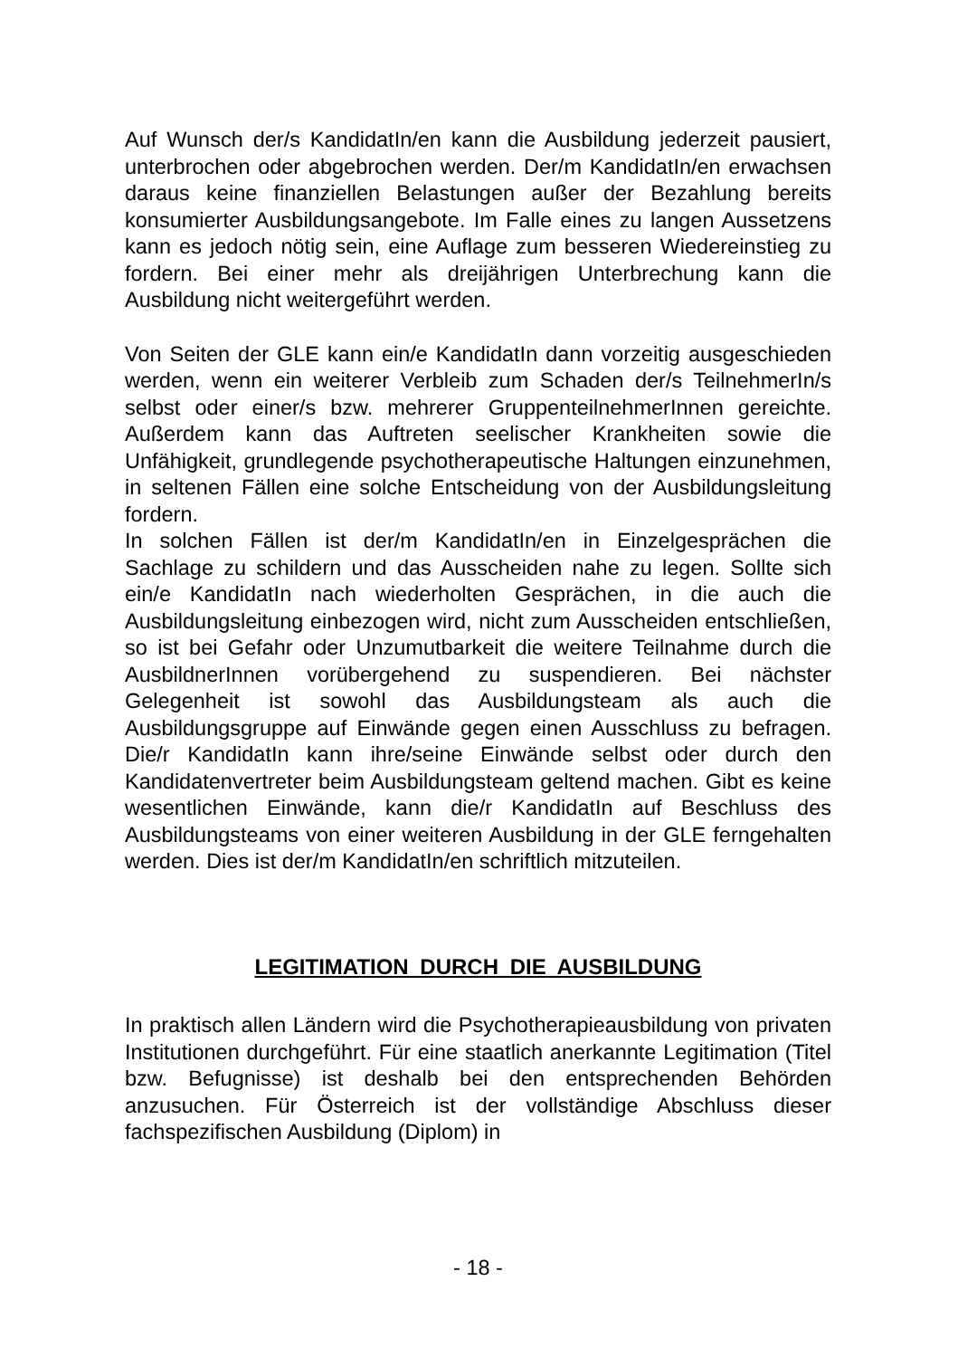Auf Wunsch der/s KandidatIn/en kann die Ausbildung jederzeit pausiert, unterbrochen oder abgebrochen werden. Der/m KandidatIn/en erwachsen daraus keine finanziellen Belastungen außer der Bezahlung bereits konsumierter Ausbildungsangebote. Im Falle eines zu langen Aussetzens kann es jedoch nötig sein, eine Auflage zum besseren Wiedereinstieg zu fordern. Bei einer mehr als dreijährigen Unterbrechung kann die Ausbildung nicht weitergeführt werden.
Von Seiten der GLE kann ein/e KandidatIn dann vorzeitig ausgeschieden werden, wenn ein weiterer Verbleib zum Schaden der/s TeilnehmerIn/s selbst oder einer/s bzw. mehrerer GruppenteilnehmerInnen gereichte. Außerdem kann das Auftreten seelischer Krankheiten sowie die Unfähigkeit, grundlegende psychotherapeutische Haltungen einzunehmen, in seltenen Fällen eine solche Entscheidung von der Ausbildungsleitung fordern.
In solchen Fällen ist der/m KandidatIn/en in Einzelgesprächen die Sachlage zu schildern und das Ausscheiden nahe zu legen. Sollte sich ein/e KandidatIn nach wiederholten Gesprächen, in die auch die Ausbildungsleitung einbezogen wird, nicht zum Ausscheiden entschließen, so ist bei Gefahr oder Unzumutbarkeit die weitere Teilnahme durch die AusbildnerInnen vorübergehend zu suspendieren. Bei nächster Gelegenheit ist sowohl das Ausbildungsteam als auch die Ausbildungsgruppe auf Einwände gegen einen Ausschluss zu befragen. Die/r KandidatIn kann ihre/seine Einwände selbst oder durch den Kandidatenvertreter beim Ausbildungsteam geltend machen. Gibt es keine wesentlichen Einwände, kann die/r KandidatIn auf Beschluss des Ausbildungsteams von einer weiteren Ausbildung in der GLE ferngehalten werden. Dies ist der/m KandidatIn/en schriftlich mitzuteilen.
LEGITIMATION DURCH DIE AUSBILDUNG
In praktisch allen Ländern wird die Psychotherapieausbildung von privaten Institutionen durchgeführt. Für eine staatlich anerkannte Legitimation (Titel bzw. Befugnisse) ist deshalb bei den entsprechenden Behörden anzusuchen. Für Österreich ist der vollständige Abschluss dieser fachspezifischen Ausbildung (Diplom) in
- 18 -